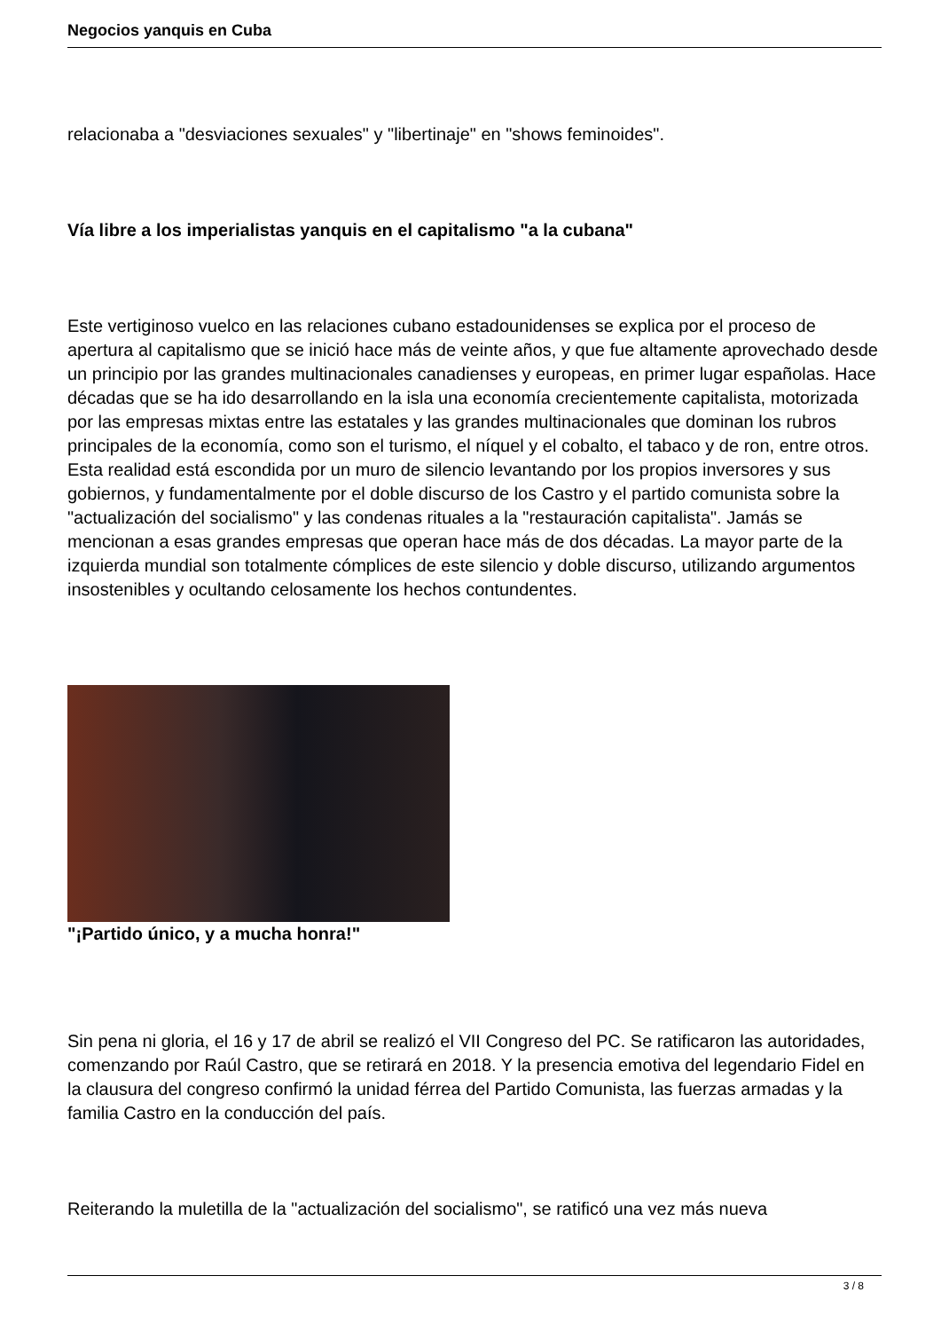Negocios yanquis en Cuba
relacionaba a "desviaciones sexuales" y "libertinaje" en "shows feminoides".
Vía libre a los imperialistas yanquis en el capitalismo "a la cubana"
Este vertiginoso vuelco en las relaciones cubano estadounidenses se explica por el proceso de apertura al capitalismo que se inició hace más de veinte años, y que fue altamente aprovechado desde un principio por las grandes multinacionales canadienses y europeas, en primer lugar españolas. Hace décadas que se ha ido desarrollando en la isla una economía crecientemente capitalista, motorizada por las empresas mixtas entre las estatales y las grandes multinacionales que dominan los rubros principales de la economía, como son el turismo, el níquel y el cobalto, el tabaco y de ron, entre otros. Esta realidad está escondida por un muro de silencio levantando por los propios inversores y sus gobiernos, y fundamentalmente por el doble discurso de los Castro y el partido comunista sobre la "actualización del socialismo" y las condenas rituales a la "restauración capitalista". Jamás se mencionan a esas grandes empresas que operan hace más de dos décadas. La mayor parte de la izquierda mundial son totalmente cómplices de este silencio y doble discurso, utilizando argumentos insostenibles y ocultando celosamente los hechos contundentes.
"¡Partido único, y a mucha honra!"
Sin pena ni gloria, el 16 y 17 de abril se realizó el VII Congreso del PC. Se ratificaron las autoridades, comenzando por Raúl Castro, que se retirará en 2018. Y la presencia emotiva del legendario Fidel en la clausura del congreso confirmó la unidad férrea del Partido Comunista, las fuerzas armadas y la familia Castro en la conducción del país.
Reiterando la muletilla de la "actualización del socialismo", se ratificó una vez más nueva
3 / 8